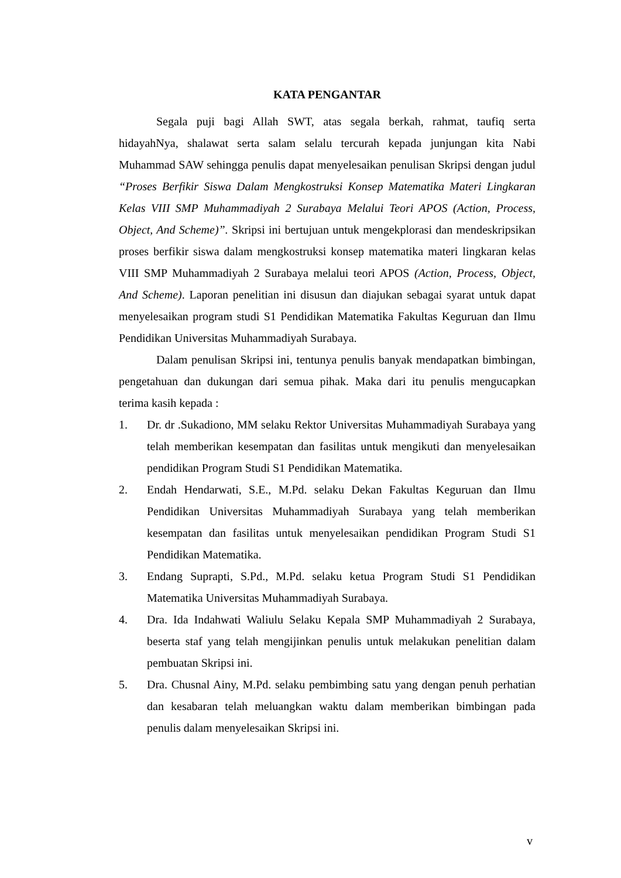KATA PENGANTAR
Segala puji bagi Allah SWT, atas segala berkah, rahmat, taufiq serta hidayahNya, shalawat serta salam selalu tercurah kepada junjungan kita Nabi Muhammad SAW sehingga penulis dapat menyelesaikan penulisan Skripsi dengan judul “Proses Berfikir Siswa Dalam Mengkostruksi Konsep Matematika Materi Lingkaran Kelas VIII SMP Muhammadiyah 2 Surabaya Melalui Teori APOS (Action, Process, Object, And Scheme)”. Skripsi ini bertujuan untuk mengekplorasi dan mendeskripsikan proses berfikir siswa dalam mengkostruksi konsep matematika materi lingkaran kelas VIII SMP Muhammadiyah 2 Surabaya melalui teori APOS (Action, Process, Object, And Scheme). Laporan penelitian ini disusun dan diajukan sebagai syarat untuk dapat menyelesaikan program studi S1 Pendidikan Matematika Fakultas Keguruan dan Ilmu Pendidikan Universitas Muhammadiyah Surabaya.
Dalam penulisan Skripsi ini, tentunya penulis banyak mendapatkan bimbingan, pengetahuan dan dukungan dari semua pihak. Maka dari itu penulis mengucapkan terima kasih kepada :
1. Dr. dr .Sukadiono, MM selaku Rektor Universitas Muhammadiyah Surabaya yang telah memberikan kesempatan dan fasilitas untuk mengikuti dan menyelesaikan pendidikan Program Studi S1 Pendidikan Matematika.
2. Endah Hendarwati, S.E., M.Pd. selaku Dekan Fakultas Keguruan dan Ilmu Pendidikan Universitas Muhammadiyah Surabaya yang telah memberikan kesempatan dan fasilitas untuk menyelesaikan pendidikan Program Studi S1 Pendidikan Matematika.
3. Endang Suprapti, S.Pd., M.Pd. selaku ketua Program Studi S1 Pendidikan Matematika Universitas Muhammadiyah Surabaya.
4. Dra. Ida Indahwati Waliulu Selaku Kepala SMP Muhammadiyah 2 Surabaya, beserta staf yang telah mengijinkan penulis untuk melakukan penelitian dalam pembuatan Skripsi ini.
5. Dra. Chusnal Ainy, M.Pd. selaku pembimbing satu yang dengan penuh perhatian dan kesabaran telah meluangkan waktu dalam memberikan bimbingan pada penulis dalam menyelesaikan Skripsi ini.
v